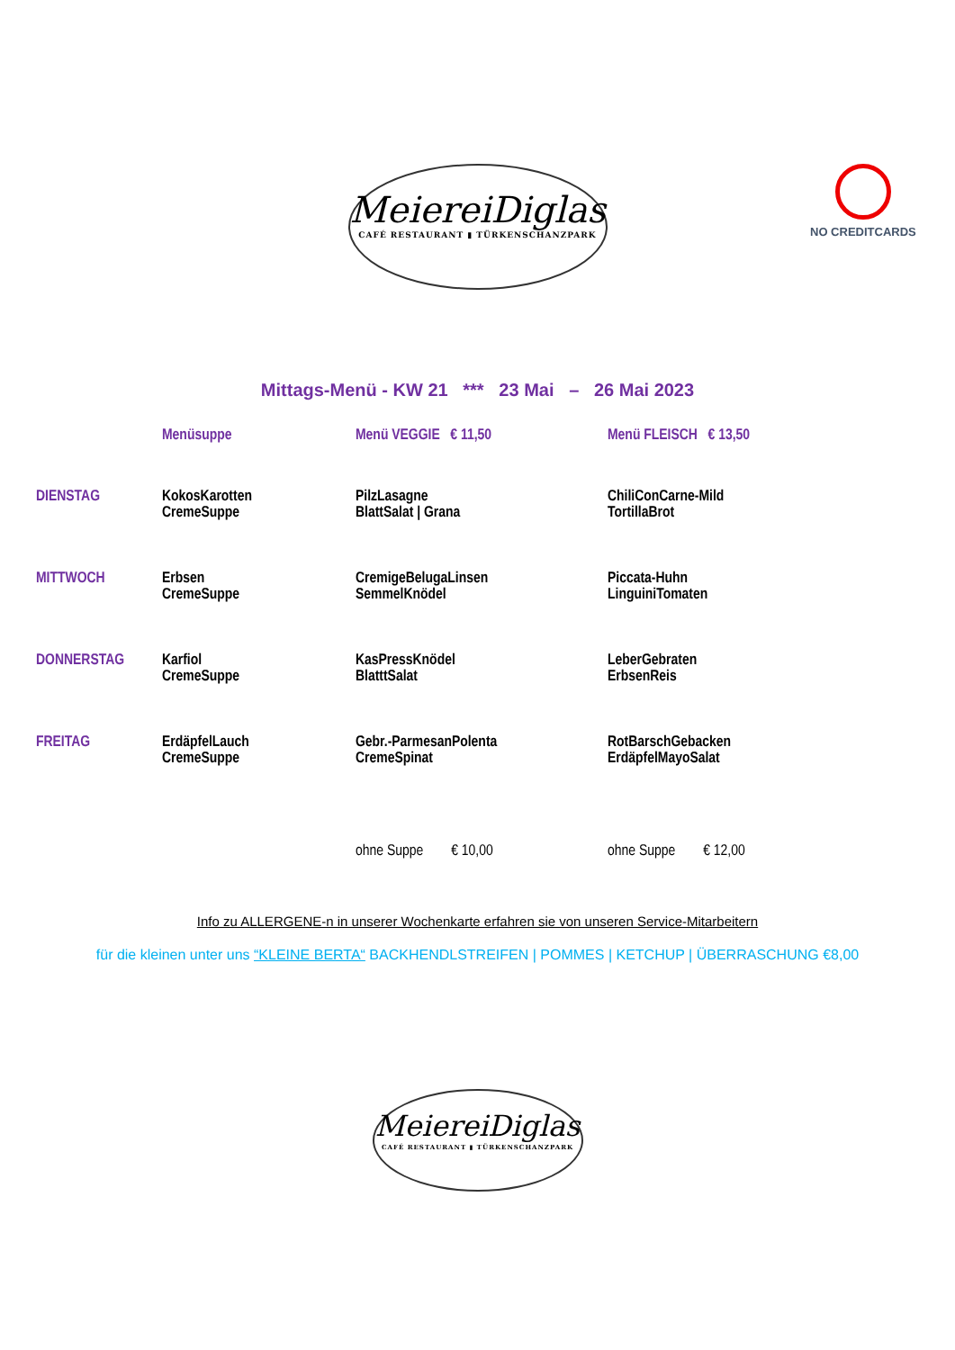MeiereiDiglas
CAFÉ RESTAURANT ▮ TÜRKENSCHANZPARK
NO CREDITCARDS
Mittags-Menü - KW 21 *** 23 Mai – 26 Mai 2023
| | Menüsuppe | Menü VEGGIE € 11,50 | Menü FLEISCH € 13,50 |
| --- | --- | --- | --- |
| DIENSTAG | KokosKarotten CremeSuppe | PilzLasagne BlattSalat / Grana | ChiliConCarne-Mild TortillaBrot |
| MITTWOCH | Erbsen CremeSuppe | CremigeBelugaLinsen SemmelKnödel | Piccata-Huhn LinguiniTomaten |
| DONNERSTAG | Karfiol CremeSuppe | KasPressKnödel BlatttSalat | LeberGebraten ErbsenReis |
| FREITAG | ErdäpfelLauch CremeSuppe | Gebr.-ParmesanPolenta CremeSpinat | RotBarschGebacken ErdäpfelMayoSalat |
| | | ohne Suppe € 10,00 | ohne Suppe € 12,00 |
Info zu ALLERGENE-n in unserer Wochenkarte erfahren sie von unseren Service-Mitarbeitern
für die kleinen unter uns “KLEINE BERTA“ BACKHENDLSTREIFEN | POMMES | KETCHUP | ÜBERRASCHUNG €8,00
MeiereiDiglas
CAFÉ RESTAURANT ▮ TÜRKENSCHANZPARK